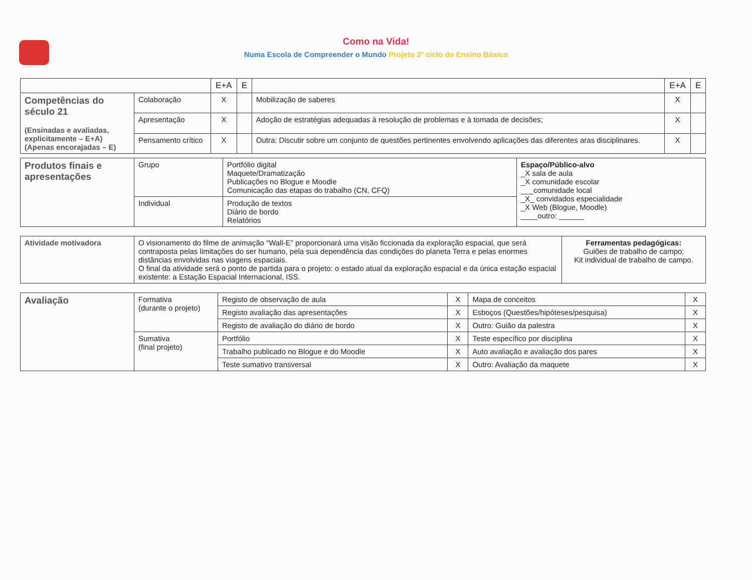Como na Vida!
Numa Escola de Compreender o Mundo Projeto 3º ciclo do Ensino Básico
| | | E+A | E | | E+A | E |
| --- | --- | --- | --- | --- | --- | --- |
| Competências do século 21 (Ensinadas e avaliadas, explicitamente – E+A) (Apenas encorajadas – E) | Colaboração | X | | Mobilização de saberes | X | |
| | Apresentação | X | | Adoção de estratégias adequadas à resolução de problemas e à tomada de decisões; | X | |
| | Pensamento crítico | X | | Outra: Discutir sobre um conjunto de questões pertinentes envolvendo aplicações das diferentes aras disciplinares. | X | |
| Produtos finais e apresentações | Grupo | Portfólio digital Maquete/Dramatização Publicações no Blogue e Moodle Comunicação das etapas do trabalho (CN, CFQ) | Espaço/Público-alvo _X sala de aula _X comunidade escolar ___comunidade local _X_ convidados especialidade _X Web (Blogue, Moodle) ____outro: ______ |
| | Individual | Produção de textos Diário de bordo Relatórios | |
| Atividade motivadora | O visionamento do filme de animação “Wall-E” proporcionará uma visão ficcionada da exploração espacial, que será contraposta pelas limitações do ser humano, pela sua dependência das condições do planeta Terra e pelas enormes distâncias envolvidas nas viagens espaciais. O final da atividade será o ponto de partida para o projeto: o estado atual da exploração espacial e da única estação espacial existente: a Estação Espacial Internacional, ISS. | Ferramentas pedagógicas: Guiões de trabalho de campo; Kit individual de trabalho de campo. |
| Avaliação | Formativa (durante o projeto) | Registo de observação de aula | X | Mapa de conceitos | X |
| | | Registo avaliação das apresentações | X | Esboços (Questões/hipóteses/pesquisa) | X |
| | | Registo de avaliação do diário de bordo | X | Outro: Guião da palestra | X |
| | Sumativa (final projeto) | Portfólio | X | Teste específico por disciplina | X |
| | | Trabalho publicado no Blogue e do Moodle | X | Auto avaliação e avaliação dos pares | X |
| | | Teste sumativo transversal | X | Outro: Avaliação da maquete | X |